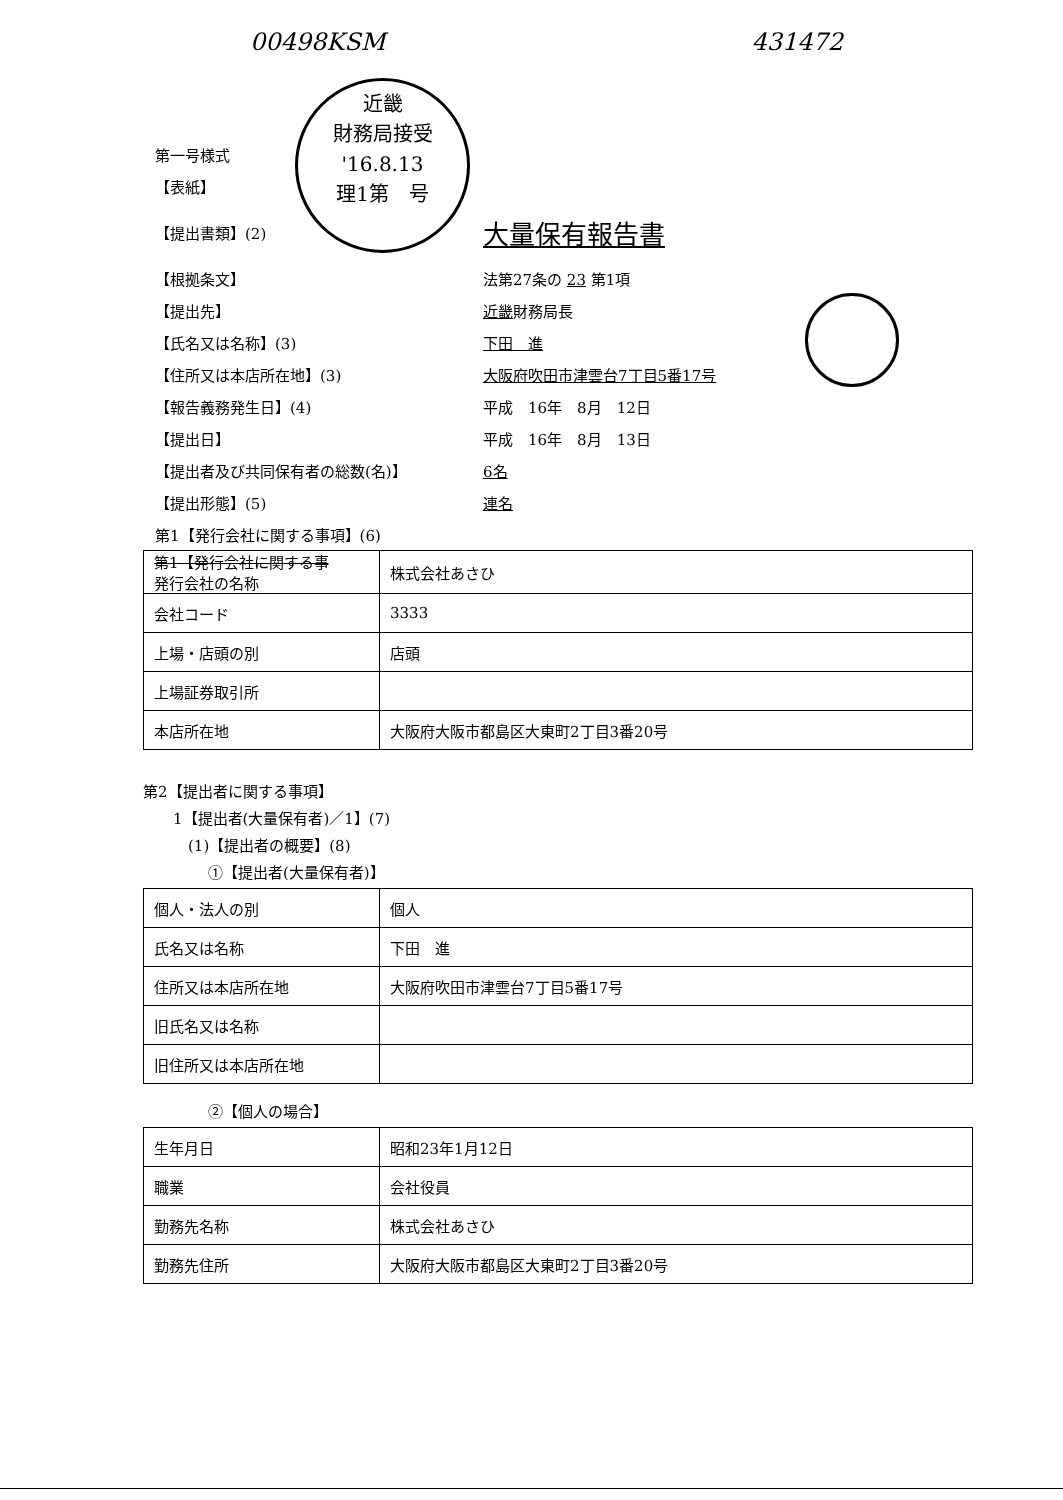00498KSM 431472
近畿
財務局接受
'16.8.13
理1第　号
第一号様式
【表紙】
【提出書類】(2) 大量保有報告書
【根拠条文】 法第27条の 23 第1項
【提出先】 近畿財務局長
【氏名又は名称】(3) 下田　進
【住所又は本店所在地】(3) 大阪府吹田市津雲台7丁目5番17号
【報告義務発生日】(4) 平成　16年　8月　12日
【提出日】 平成　16年　8月　13日
【提出者及び共同保有者の総数(名)】 6名
【提出形態】(5) 連名
第1【発行会社に関する事項】(6)
| 第1【発行会社に関する事 発行会社の名称 | 株式会社あさひ |
| 会社コード | 3333 |
| 上場・店頭の別 | 店頭 |
| 上場証券取引所 | |
| 本店所在地 | 大阪府大阪市都島区大東町2丁目3番20号 |
第2【提出者に関する事項】
1【提出者(大量保有者)／1】(7)
(1)【提出者の概要】(8)
①【提出者(大量保有者)】
| 個人・法人の別 | 個人 |
| 氏名又は名称 | 下田 進 |
| 住所又は本店所在地 | 大阪府吹田市津雲台7丁目5番17号 |
| 旧氏名又は名称 | |
| 旧住所又は本店所在地 | |
②【個人の場合】
| 生年月日 | 昭和23年1月12日 |
| 職業 | 会社役員 |
| 勤務先名称 | 株式会社あさひ |
| 勤務先住所 | 大阪府大阪市都島区大東町2丁目3番20号 |